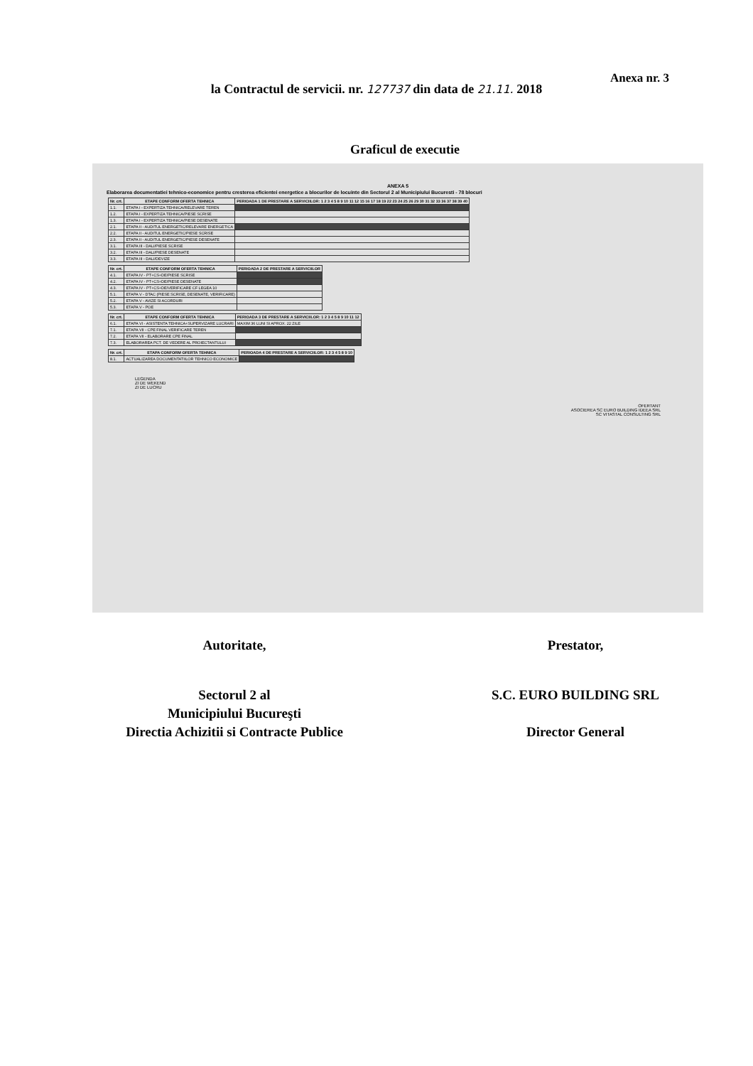Anexa nr. 3
la Contractul de servicii. nr. 127737 din data de 21.11. 2018
Graficul de executie
ANEXA 5
Elaborarea documentatiei tehnico-economice pentru cresterea eficientei energetice a blocurilor de locuinte din Sectorul 2 al Municipiului Bucuresti - 78 blocuri
| Nr. crt. | ETAPE CONFORM OFERTA TEHNICA | PERIOADA 1 DE PRESTARE A SERVICIILOR: 1 2 3 4 5 8 9 10 11 12 15 16 17 18 19 22 23 24 25 26 29 30 31 32 33 36 37 38 39 40 |
| --- | --- | --- |
| 1.1. | ETAPA I - EXPERTIZA TEHNICA/RELEVARE TEREN | |
| 1.2. | ETAPA I - EXPERTIZA TEHNICA/PIESE SCRISE | |
| 1.3. | ETAPA I - EXPERTIZA TEHNICA/PIESE DESENATE | |
| 2.1. | ETAPA II - AUDITUL ENERGETIC/RELEVARE ENERGETICA | |
| 2.2. | ETAPA II - AUDITUL ENERGETIC/PIESE SCRISE | |
| 2.3. | ETAPA II - AUDITUL ENERGETIC/PIESE DESENATE | |
| 3.1. | ETAPA III - DALI/PIESE SCRISE | |
| 3.2. | ETAPA III - DALI/PIESE DESENATE | |
| 3.3. | ETAPA III - DALI/DEVIZE | |
| Nr. crt. | ETAPE CONFORM OFERTA TEHNICA | PERIOADA 2 DE PRESTARE A SERVICIILOR |
| --- | --- | --- |
| 4.1. | ETAPA IV - PT+CS+DE/PIESE SCRISE | |
| 4.2. | ETAPA IV - PT+CS+DE/PIESE DESENATE | |
| 4.3. | ETAPA IV - PT+CS+DE/VERIFICARE CF LEGEA 10 | |
| 5.1. | ETAPA V - DTAC (PIESE SCRISE, DESENATE, VERIFICARE) | |
| 5.2. | ETAPA V - AVIZE SI ACORDURI | |
| 5.3. | ETAPA V - POE | |
| Nr. crt. | ETAPE CONFORM OFERTA TEHNICA | PERIOADA 3 DE PRESTARE A SERVICIILOR: 1 2 3 4 5 8 9 10 11 12 |
| --- | --- | --- |
| 6.1. | ETAPA VI - ASISTENTA TEHNICA+SUPERVIZARE LUCRARI | MAXIM 36 LUNI SI APROX. 22 ZILE |
| 7.1. | ETAPA VII - CPE FINAL VERIFICARE TEREN | |
| 7.2. | ETAPA VII - ELABORARE CPE FINAL | |
| 7.3. | ELABORAREA PCT. DE VEDERE AL PROIECTANTULUI | |
| Nr. crt. | ETAPA CONFORM OFERTA TEHNICA | PERIOADA 4 DE PRESTARE A SERVICIILOR: 1 2 3 4 5 8 9 10 |
| --- | --- | --- |
| 8.1. | ACTUALIZAREA DOCUMENTATIILOR TEHNICO ECONOMICE | |
LEGENDA
ZI DE WEKEND
ZI DE LUCRU
OFERTANT
ASOCIEREA SC EURO BUILDING IDEEA SRL
SC VITASTAL CONSULTING SRL
Autoritate, Prestator,
Sectorul 2 al
Municipiului Bucureşti
Directia Achizitii si Contracte Publice
S.C. EURO BUILDING SRL
Director General